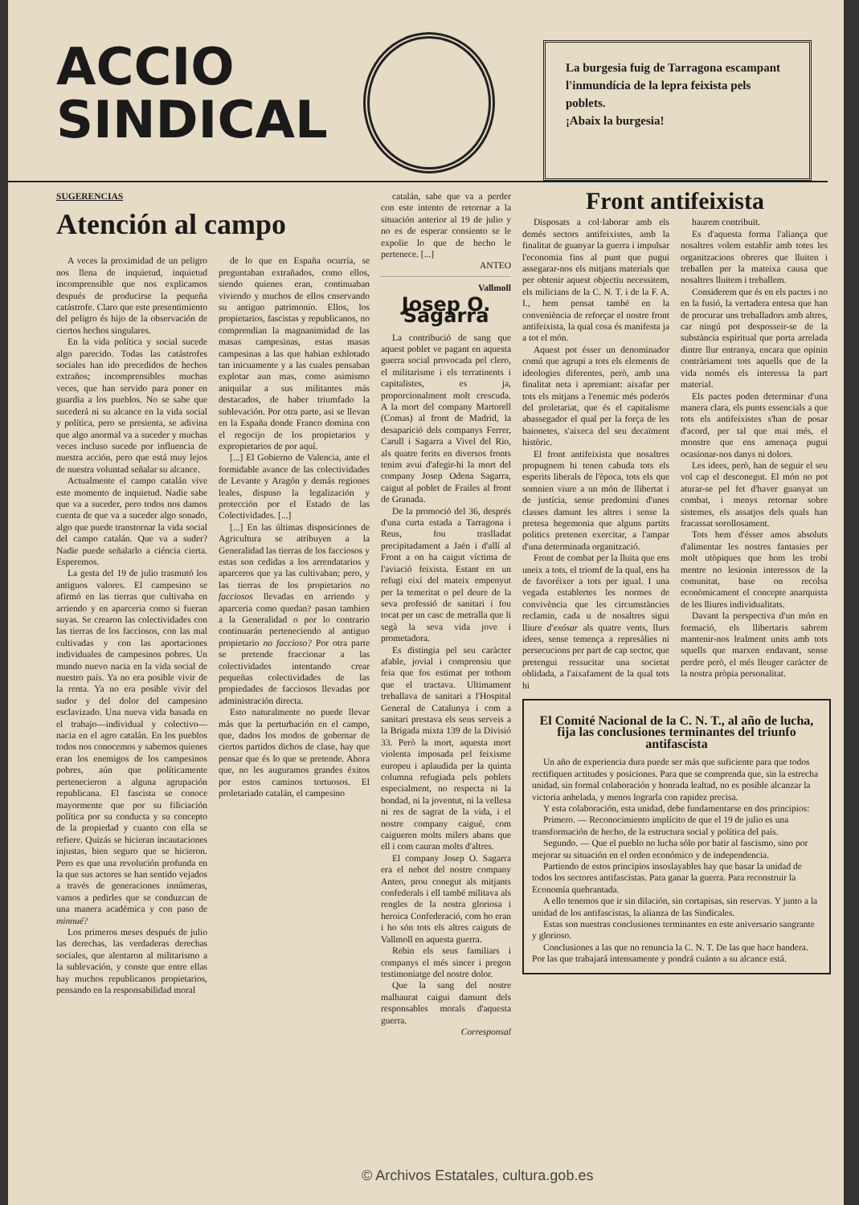ACCIO
SINDICAL
La burgesia fuig de Tarragona escampant l'inmundícia de la lepra feixista pels poblets.
¡Abaix la burgesia!
SUGERENCIAS
Atención al campo
A veces la proximidad de un peligro nos llena de inquietud, inquietud incomprensible que nos explicamos después de producirse la pequeña catástrofe. Claro que este presentimiento del peligro és hijo de la observación de ciertos hechos singulares.
En la vida política y social sucede algo parecido. Todas las catástrofes sociales han ido precedidos de hechos extraños; incomprensibles muchas veces, que han servido para poner en guardia a los pueblos. No se sabe que sucederá ni su alcance en la vida social y política, pero se presienta, se adivina que algo anormal va a suceder y muchas veces incluso sucede por influencia de nuestra acción, pero que está muy lejos de nuestra voluntad señalar su alcance.
Actualmente el campo catalán vive este momento de inquietud. Nadie sabe que va a suceder, pero todos nos damos cuenta de que va a suceder algo sonado, algo que puede transtornar la vida social del campo catalán. Que va a suder? Nadie puede señalarlo a ciéncia cierta. Esperemos.
La gesta del 19 de julio trasmutó los antiguos valores. El campesino se afirmó en las tierras que cultivaba en arriendo y en aparceria como si fueran suyas. Se crearon las colectividades con las tierras de los facciosos, con las mal cultivadas y con las aportaciones individuales de campesinos pobres. Un mundo nuevo nacia en la vida social de nuestro país. Ya no era posible vivir de la renta. Ya no era posible vivir del sudor y del dolor del campesino esclavizado. Una nueva vida basada en el trabajo—individual y colectivo—nacia en el agro catalán. En los pueblos todos nos conocemos y sabemos quienes eran los enemigos de los campesinos pobres, aún que políticamente pertenecieron a alguna agrupación republicana. El fascista se conoce mayormente que por su filiciación política por su conducta y su concepto de la propiedad y cuanto con ella se refiere. Quizás se hicieran incautaciones injustas, bien seguro que se hicieron. Pero es que una revolución profunda en la que sus actores se han sentido vejados a través de generaciones innúmeras, vamos a pedirles que se conduzcan de una manera académica y con paso de minnué?
Los primeros meses después de julio las derechas, las verdaderas derechas sociales, que alentaron al militarismo a la sublevación, y conste que entre ellas hay muchos republicanos propietarios, pensando en la responsabilidad moral
de lo que en España ocurría, se preguntaban extrañados, como ellos, siendo quienes eran, continuaban viviendo y muchos de ellos cnservando su antiguo patrimonio. Ellos, los propietarios, fascistas y republicanos, no comprendian la magnanimidad de las masas campesinas, estas masas campesinas a las que habian exhlotado tan inicuamente y a las cuales pensaban explotar aun mas, como asimismo aniquilar a sus militantes más destacados, de haber triumfado la sublevación. Por otra parte, asi se llevan en la España donde Franco domina con el regocijo de los propietarios y expropietarios de por aquí.
[...] El Gobierno de Valencia, ante el formidable avance de las colectividades de Levante y Aragón y demás regiones leales, dispuso la legalización y protección por el Estado de las Colectividades. [...]
[...] En las últimas disposiciones de Agricultura se atribuyen a la Generalidad las tierras de los facciosos y estas son cedidas a los arrendatarios y aparceros que ya las cultivaban; pero, y las tierras de los propietarios no facciosos llevadas en arriendo y aparceria como quedan? pasan tambien a la Generalidad o por lo contrario continuarán perteneciendo al antiguo propietario no faccioso? Por otra parte se pretende fraccionar a las colectividades intentando crear pequeñas colectividades de las propiedades de facciosos llevadas por administración directa.
Esto naturalmente no puede llevar más que la perturbación en el campo, que, dados los modos de gobernar de ciertos partidos dichos de clase, hay que pensar que és lo que se pretende. Ahora que, no les auguramos grandes éxitos por estos caminos tortuosos. El proletariado catalán, el campesino
catalán, sabe que va a perder con este intento de retornar a la situación anterior al 19 de julio y no es de esperar consiento se le expolie lo que de hecho le pertenece. [...]
ANTEO
Vallmoll
Josep O. Sagarra
La contribució de sang que aquest poblet ve pagant en aquesta guerra social provocada pel clero, el militarisme i els terratinents i capitalistes, es ja, proporcionalment molt crescuda. A la mort del company Martorell (Comas) al front de Madrid, la desaparició dels companys Ferrer, Carull i Sagarra a Vivel del Rio, als quatre ferits en diversos fronts tenim avui d'afegir-hi la mort del company Josep Odena Sagarra, caigut al poblet de Frailes al front de Granada.
De la promoció del 36, després d'una curta estada a Tarragona i Reus, fou traslladat precipitadament a Jaén i d'allí al Front a on ha caigut víctima de l'aviació feixista. Estant en un refugi eixí del mateix empenyut per la temeritat o pel deure de la seva professió de sanitari i fou tocat per un casc de metralla que li segà la seva vida jove i prometadora.
Es distingia pel seu caràcter afable, jovial i comprensiu que feia que fos estimat per tothom que el tractava. Ultimament treballava de sanitari a l'Hospital General de Catalunya i com a sanitari prestava els seus serveis a la Brigada mixta 139 de la Divisió 33. Però la mort, aquesta mort violenta imposada pel feixisme europeu i aplaudida per la quinta columna refugiada pels poblets especialment, no respecta ni la bondad, ni la joventut, ni la vellesa ni res de sagrat de la vida, i el nostre company caigué, com caigueren molts milers abans que ell i com cauran molts d'altres.
El company Josep O. Sagarra era el nebot del nostre company Anteo, prou conegut als mitjants confederals i ell també militava als rengles de la nostra gloriosa i heroica Confederació, com ho eran i ho són tots els altres caiguts de Vallmoll en aquesta guerra.
Rebin els seus familiars i companys el més sincer i pregon testimoniatge del nostre dolor.
Que la sang del nostre malhaurat caigui damunt dels responsables morals d'aquesta guerra.
Corresponsal
Front antifeixista
Disposats a col·laborar amb els demés sectors antifeixistes, amb la finalitat de guanyar la guerra i impulsar l'economia fins al punt que pugui assegarar-nos els mitjans materials que per obtenir aquest objectiu necessitem, els milicians de la C. N. T. i de la F. A. I., hem pensat també en la conveniència de reforçar el nostre front antifeixista, la qual cosa és manifesta ja a tot el món.
Aquest pot ésser un denominador comú que agrupi a tots els elements de ideologies diferentes, però, amb una finalitat neta i apremiant: aixafar per tots els mitjans a l'enemic més poderós del proletariat, que és el capitalisme abassegador el qual per la força de les baionetes, s'aixeca del seu decaïment històric.
El front antifeixista que nosaltres propugnem hi tenen cabuda tots els esperits liberals de l'època, tots els que somnien viure a un món de llibertat i de justícia, sense predomini d'unes classes damunt les altres i sense la pretesa hegemonia que alguns partits politics pretenen exercitar, a l'ampar d'una determinada organització.
Front de combat per la lluita que ens uneix a tots, el triomf de la qual, ens ha de favoréixer a tots per igual. I una vegada establertes les normes de convivència que les circumstàncies reclamin, cada u de nosaltres sigui lliure d'exósar als quatre vents, llurs idees, sense temença a represàlies ni persecucions per part de cap sector, que pretengui ressucitar una societat oblidada, a l'aixafament de la qual tots hi
haurem contribuït.
Es d'aquesta forma l'aliança que nosaltres volem establir amb totes les organitzacions obreres que lluiten i treballen per la mateixa causa que nosaltres lluitem i treballem.
Considerem que és en els pactes i no en la fusió, la vertadera entesa que han de procurar uns treballadors amb altres, car ningú pot desposseir-se de la substància espiritual que porta arrelada dintre llur entranya, encara que opinin contràriament tots aquells que de la vida només els interessa la part material.
Els pactes poden determinar d'una manera clara, els punts essencials a que tots els antifeixistes s'han de posar d'acord, per tal que mai més, el monstre que ens amenaça pugui ocasionar-nos danys ni dolors.
Les idees, però, han de seguir el seu vol cap el desconegut. El món no pot aturar-se pel fet d'haver guanyat un combat, i menys retornar sobre sistemes, els assatjos dels quals han fracassat sorollosament.
Tots hem d'ésser amos absoluts d'alimentar les nostres fantasies per molt utòpiques que hom les trobi mentre no lesionin interessos de la comunitat, base on recolsa econòmicament el concepte anarquista de les lliures individualitats.
Davant la perspectiva d'un món en formació, els llibertaris sabrem mantenir-nos lealment units amb tots squells que marxen endavant, sense perdre però, el més lleuger caràcter de la nostra pròpia personalitat.
El Comité Nacional de la C. N. T., al año de lucha, fija las conclusiones terminantes del triunfo antifascista
Un año de experiencia dura puede ser más que suficiente para que todos rectifiquen actitudes y posiciones. Para que se comprenda que, sin la estrecha unidad, sin formal colaboración y honrada lealtad, no es posible alcanzar la victoria anhelada, y menos lograrla con rapidez precisa.
Y esta colaboración, esta unidad, debe fundamentarse en dos principios:
Primero. — Reconocimiento implícito de que el 19 de julio es una transformación de hecho, de la estructura social y política del país.
Segundo. — Que el pueblo no lucha sólo por batir al fascismo, sino por mejorar su situación en el orden económico y de independencia.
Partiendo de estos principios insoslayables hay que basar la unidad de todos los sectores antifascistas. Para ganar la guerra. Para reconstruir la Economía quebrantada.
A ello tenemos que ir sin dilación, sin cortapisas, sin reservas. Y junto a la unidad de los antifascistas, la alianza de las Sindicales.
Estas son nuestras conclusiones terminantes en este aniversario sangrante y glorioso.
Conclusiones a las que no renuncia la C. N. T. De las que hace bandera. Por las que trabajará intensamente y pondrá cuánto a su alcance está.
© Archivos Estatales, cultura.gob.es